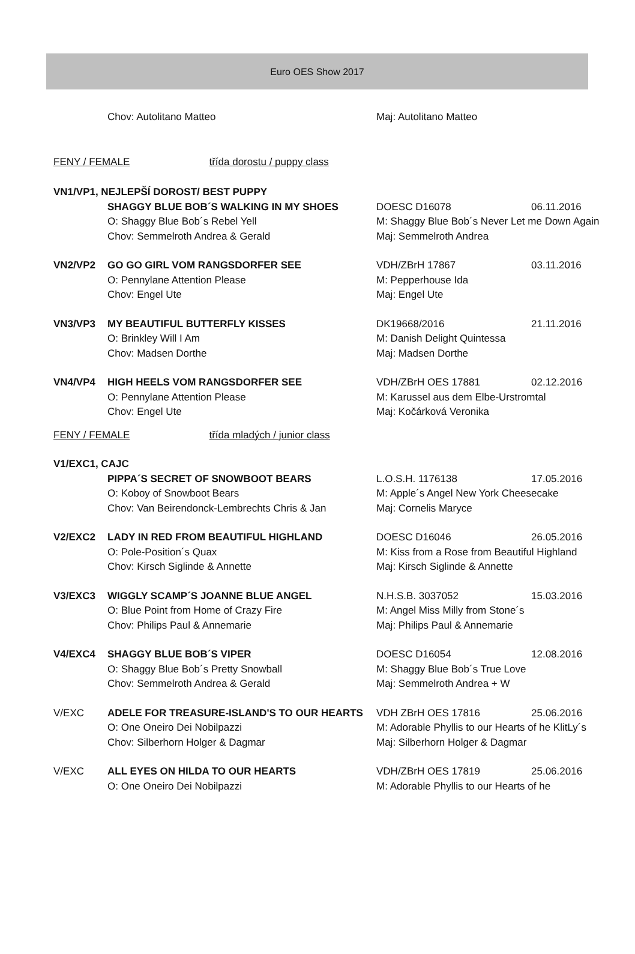Euro OES Show 2017
| | Chov: Autolitano Matteo | Maj: Autolitano Matteo | |
| FENY / FEMALE třída dorostu / puppy class | | | |
| VN1/VP1, NEJLEPŠÍ DOROST/ BEST PUPPY | | | |
| | SHAGGY BLUE BOB´S WALKING IN MY SHOES | DOESC D16078 | 06.11.2016 |
| | O: Shaggy Blue Bob´s Rebel Yell | M: Shaggy Blue Bob´s Never Let me Down Again | |
| | Chov: Semmelroth Andrea & Gerald | Maj: Semmelroth Andrea | |
| VN2/VP2 | GO GO GIRL VOM RANGSDORFER SEE | VDH/ZBrH 17867 | 03.11.2016 |
| | O: Pennylane Attention Please | M: Pepperhouse Ida | |
| | Chov: Engel Ute | Maj: Engel Ute | |
| VN3/VP3 | MY BEAUTIFUL BUTTERFLY KISSES | DK19668/2016 | 21.11.2016 |
| | O: Brinkley Will I Am | M: Danish Delight Quintessa | |
| | Chov: Madsen Dorthe | Maj: Madsen Dorthe | |
| VN4/VP4 | HIGH HEELS VOM RANGSDORFER SEE | VDH/ZBrH OES 17881 | 02.12.2016 |
| | O: Pennylane Attention Please | M: Karussel aus dem Elbe-Urstromtal | |
| | Chov: Engel Ute | Maj: Kočárková Veronika | |
| FENY / FEMALE třída mladých / junior class | | | |
| V1/EXC1, CAJC | | | |
| | PIPPA´S SECRET OF SNOWBOOT BEARS | L.O.S.H. 1176138 | 17.05.2016 |
| | O: Koboy of Snowboot Bears | M: Apple´s Angel New York Cheesecake | |
| | Chov: Van Beirendonck-Lembrechts Chris & Jan | Maj: Cornelis Maryce | |
| V2/EXC2 | LADY IN RED FROM BEAUTIFUL HIGHLAND | DOESC D16046 | 26.05.2016 |
| | O: Pole-Position´s Quax | M: Kiss from a Rose from Beautiful Highland | |
| | Chov: Kirsch Siglinde & Annette | Maj: Kirsch Siglinde & Annette | |
| V3/EXC3 | WIGGLY SCAMP´S JOANNE BLUE ANGEL | N.H.S.B. 3037052 | 15.03.2016 |
| | O: Blue Point from Home of Crazy Fire | M: Angel Miss Milly from Stone´s | |
| | Chov: Philips Paul & Annemarie | Maj: Philips Paul & Annemarie | |
| V4/EXC4 | SHAGGY BLUE BOB´S VIPER | DOESC D16054 | 12.08.2016 |
| | O: Shaggy Blue Bob´s Pretty Snowball | M: Shaggy Blue Bob´s True Love | |
| | Chov: Semmelroth Andrea & Gerald | Maj: Semmelroth Andrea + W | |
| V/EXC | ADELE FOR TREASURE-ISLAND'S TO OUR HEARTS | VDH ZBrH OES 17816 | 25.06.2016 |
| | O: One Oneiro Dei Nobilpazzi | M: Adorable Phyllis to our Hearts of he KlitLy´s | |
| | Chov: Silberhorn Holger & Dagmar | Maj: Silberhorn Holger & Dagmar | |
| V/EXC | ALL EYES ON HILDA TO OUR HEARTS | VDH/ZBrH OES 17819 | 25.06.2016 |
| | O: One Oneiro Dei Nobilpazzi | M: Adorable Phyllis to our Hearts of he | |